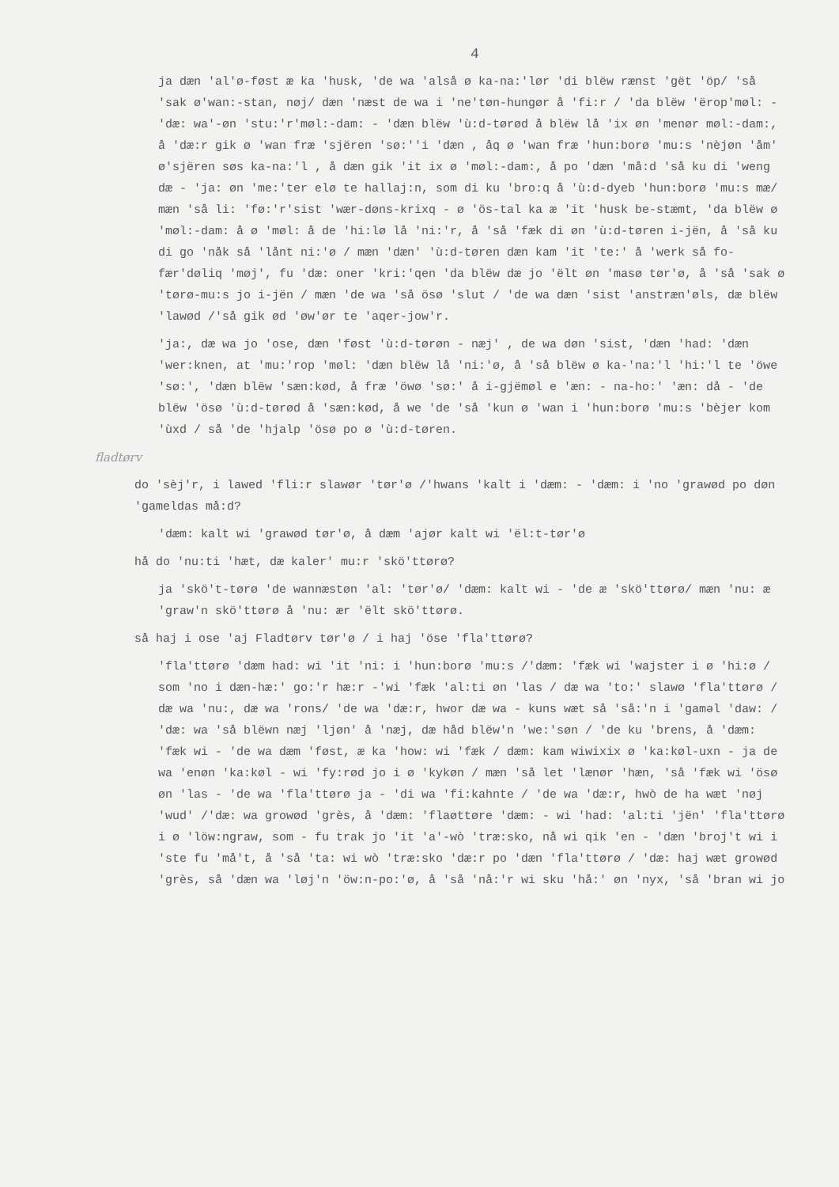4
ja dæn 'al'ø-føst æ ka 'husk, 'de wa 'alså ø ka-na:'lør 'di blëw rænst 'gët 'öp/ 'så 'sak ø'wan:-stan, nøj/ dæn 'næst de wa i 'ne'tøn-hungør å 'fi:r / 'da blëw 'ërop'møl: - 'dæ: wa'-øn 'stu:'r'møl:-dam: - 'dæn blëw 'ù:d-tørød å blëw lå 'ix øn 'menør møl:-dam:, å 'dæ:r gik ø 'wan fræ 'sjëren 'sø:''i 'dæn , åq ø 'wan fræ 'hun:borø 'mu:s 'nèjøn 'åm' ø'sjëren søs ka-na:'l , å dæn gik 'it ix ø 'møl:-dam:, å po 'dæn 'må:d 'så ku di 'weng dæ - 'ja: øn 'me:'ter elø te hallaj:n, som di ku 'bro:q å 'ù:d-dyeb 'hun:borø 'mu:s mæ/ mæn 'så li: 'fø:'r'sist 'wær-døns-krixq - ø 'ös-tal ka æ 'it 'husk be-stæmt, 'da blëw ø 'møl:-dam: å ø 'møl: å de 'hi:lø lå 'ni:'r, å 'så 'fæk di øn 'ù:d-tøren i-jën, å 'så ku di go 'nåk så 'lånt ni:'ø / mæn 'dæn' 'ù:d-tøren dæn kam 'it 'te:' å 'werk så fo-fær'døliq 'møj', fu 'dæ: oner 'kri:'qen 'da blëw dæ jo 'ëlt øn 'masø tør'ø, å 'så 'sak ø 'tørø-mu:s jo i-jën / mæn 'de wa 'så ösø 'slut / 'de wa dæn 'sist 'anstræn'øls, dæ blëw 'lawød /'så gik ød 'øw'ør te 'aqer-jow'r.
'ja:, dæ wa jo 'ose, dæn 'føst 'ù:d-tørøn - næj' , de wa døn 'sist, 'dæn 'had: 'dæn 'wer:knen, at 'mu:'rop 'møl: 'dæn blëw lå 'ni:'ø, å 'så blëw ø ka-'na:'l 'hi:'l te 'öwe 'sø:', 'dæn blëw 'sæn:kød, å fræ 'öwø 'sø:' å i-gjëmøl e 'æn: - na-ho:' 'æn: då - 'de blëw 'ösø 'ù:d-tørød å 'sæn:kød, å we 'de 'så 'kun ø 'wan i 'hun:borø 'mu:s 'bèjer kom 'ùxd / så 'de 'hjalp 'ösø po ø 'ù:d-tøren.
fladtørv
do 'sèj'r, i lawed 'fli:r slawør 'tør'ø /'hwans 'kalt i 'dæm: - 'dæm: i 'no 'grawød po døn 'gameldas må:d?
'dæm: kalt wi 'grawød tør'ø, å dæm 'ajør kalt wi 'ël:t-tør'ø
hå do 'nu:ti 'hæt, dæ kaler' mu:r 'skö'ttørø?
ja 'skö't-tørø 'de wannæstøn 'al: 'tør'ø/ 'dæm: kalt wi - 'de æ 'skö'ttørø/ mæn 'nu: æ 'graw'n skö'ttørø å 'nu: ær 'ëlt skö'ttørø.
så haj i ose 'aj Fladtørv tør'ø / i haj 'öse 'fla'ttørø?
'fla'ttørø 'dæm had: wi 'it 'ni: i 'hun:borø 'mu:s /'dæm: 'fæk wi 'wajster i ø 'hi:ø / som 'no i dæn-hæ:' go:'r hæ:r -'wi 'fæk 'al:ti øn 'las / dæ wa 'to:' slawø 'fla'ttørø / dæ wa 'nu:, dæ wa 'rons/ 'de wa 'dæ:r, hwor dæ wa - kuns wæt så 'så:'n i 'gaməl 'daw: / 'dæ: wa 'så blëwn næj 'ljøn' å 'næj, dæ håd blëw'n 'we:'søn / 'de ku 'brens, å 'dæm: 'fæk wi - 'de wa dæm 'føst, æ ka 'how: wi 'fæk / dæm: kam wiwixix ø 'ka:køl-uxn - ja de wa 'enøn 'ka:køl - wi 'fy:rød jo i ø 'kykøn / mæn 'så let 'lænør 'hæn, 'så 'fæk wi 'ösø øn 'las - 'de wa 'fla'ttørø ja - 'di wa 'fi:kahnte / 'de wa 'dæ:r, hwò de ha wæt 'nøj 'wud' /'dæ: wa growød 'grès, å 'dæm: 'flaøttøre 'dæm: - wi 'had: 'al:ti 'jën' 'fla'ttørø i ø 'löw:ngraw, som - fu trak jo 'it 'a'-wò 'træ:sko, nå wi qik 'en - 'dæn 'broj't wi i 'ste fu 'må't, å 'så 'ta: wi wò 'træ:sko 'dæ:r po 'dæn 'fla'ttørø / 'dæ: haj wæt growød 'grès, så 'dæn wa 'løj'n 'öw:n-po:'ø, å 'så 'nå:'r wi sku 'hå:' øn 'nyx, 'så 'bran wi jo